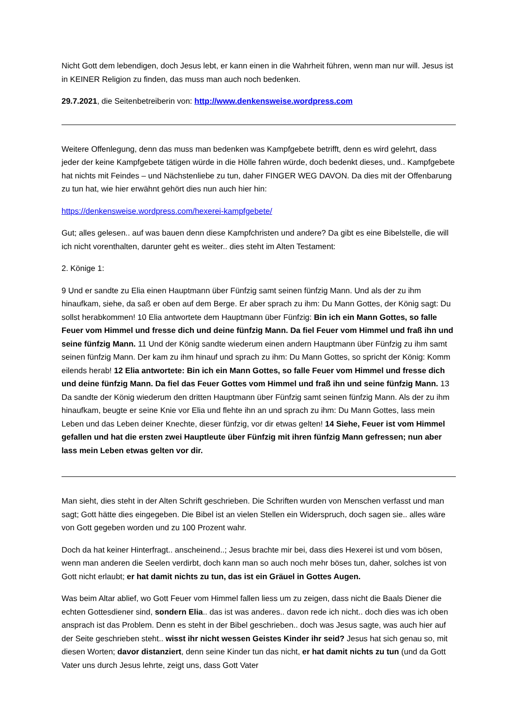Nicht Gott dem lebendigen, doch Jesus lebt, er kann einen in die Wahrheit führen, wenn man nur will. Jesus ist in KEINER Religion zu finden, das muss man auch noch bedenken.
29.7.2021, die Seitenbetreiberin von: http://www.denkensweise.wordpress.com
Weitere Offenlegung, denn das muss man bedenken was Kampfgebete betrifft, denn es wird gelehrt, dass jeder der keine Kampfgebete tätigen würde in die Hölle fahren würde, doch bedenkt dieses, und.. Kampfgebete hat nichts mit Feindes – und Nächstenliebe zu tun, daher FINGER WEG DAVON. Da dies mit der Offenbarung zu tun hat, wie hier erwähnt gehört dies nun auch hier hin:
https://denkensweise.wordpress.com/hexerei-kampfgebete/
Gut; alles gelesen.. auf was bauen denn diese Kampfchristen und andere? Da gibt es eine Bibelstelle, die will ich nicht vorenthalten, darunter geht es weiter.. dies steht im Alten Testament:
2. Könige 1:
9 Und er sandte zu Elia einen Hauptmann über Fünfzig samt seinen fünfzig Mann. Und als der zu ihm hinaufkam, siehe, da saß er oben auf dem Berge. Er aber sprach zu ihm: Du Mann Gottes, der König sagt: Du sollst herabkommen! 10 Elia antwortete dem Hauptmann über Fünfzig: Bin ich ein Mann Gottes, so falle Feuer vom Himmel und fresse dich und deine fünfzig Mann. Da fiel Feuer vom Himmel und fraß ihn und seine fünfzig Mann. 11 Und der König sandte wiederum einen andern Hauptmann über Fünfzig zu ihm samt seinen fünfzig Mann. Der kam zu ihm hinauf und sprach zu ihm: Du Mann Gottes, so spricht der König: Komm eilends herab! 12 Elia antwortete: Bin ich ein Mann Gottes, so falle Feuer vom Himmel und fresse dich und deine fünfzig Mann. Da fiel das Feuer Gottes vom Himmel und fraß ihn und seine fünfzig Mann. 13 Da sandte der König wiederum den dritten Hauptmann über Fünfzig samt seinen fünfzig Mann. Als der zu ihm hinaufkam, beugte er seine Knie vor Elia und flehte ihn an und sprach zu ihm: Du Mann Gottes, lass mein Leben und das Leben deiner Knechte, dieser fünfzig, vor dir etwas gelten! 14 Siehe, Feuer ist vom Himmel gefallen und hat die ersten zwei Hauptleute über Fünfzig mit ihren fünfzig Mann gefressen; nun aber lass mein Leben etwas gelten vor dir.
Man sieht, dies steht in der Alten Schrift geschrieben. Die Schriften wurden von Menschen verfasst und man sagt; Gott hätte dies eingegeben. Die Bibel ist an vielen Stellen ein Widerspruch, doch sagen sie.. alles wäre von Gott gegeben worden und zu 100 Prozent wahr.
Doch da hat keiner Hinterfragt.. anscheinend..; Jesus brachte mir bei, dass dies Hexerei ist und vom bösen, wenn man anderen die Seelen verdirbt, doch kann man so auch noch mehr böses tun, daher, solches ist von Gott nicht erlaubt; er hat damit nichts zu tun, das ist ein Gräuel in Gottes Augen.
Was beim Altar ablief, wo Gott Feuer vom Himmel fallen liess um zu zeigen, dass nicht die Baals Diener die echten Gottesdiener sind, sondern Elia.. das ist was anderes.. davon rede ich nicht.. doch dies was ich oben ansprach ist das Problem. Denn es steht in der Bibel geschrieben.. doch was Jesus sagte, was auch hier auf der Seite geschrieben steht.. wisst ihr nicht wessen Geistes Kinder ihr seid? Jesus hat sich genau so, mit diesen Worten; davor distanziert, denn seine Kinder tun das nicht, er hat damit nichts zu tun (und da Gott Vater uns durch Jesus lehrte, zeigt uns, dass Gott Vater